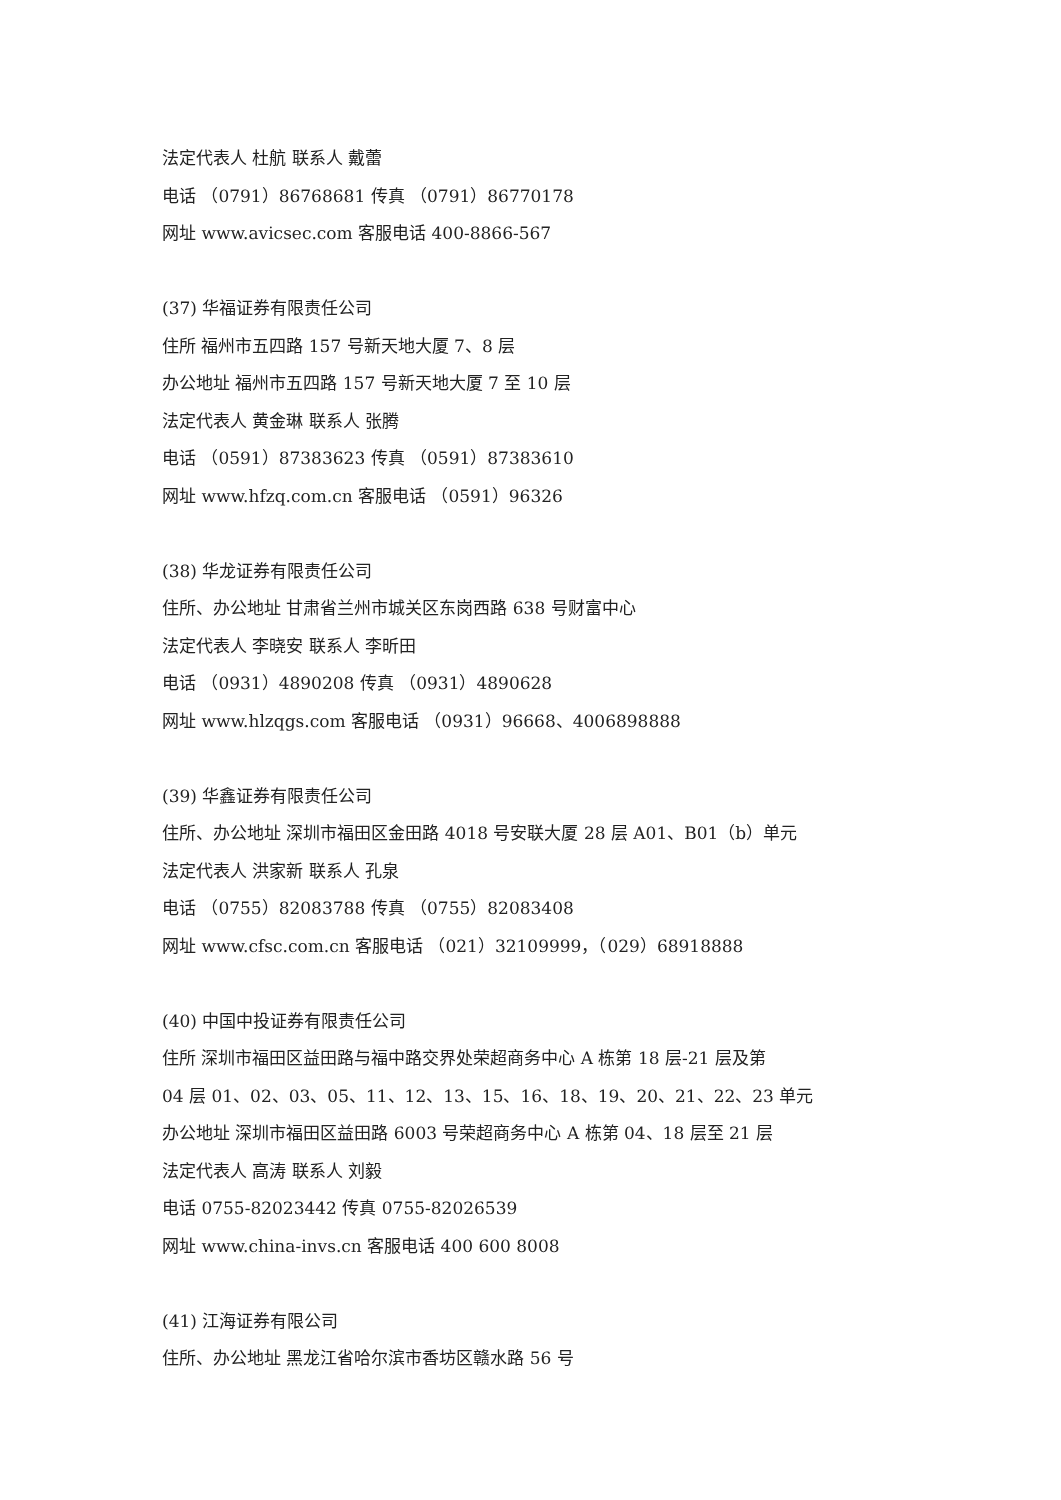法定代表人 杜航 联系人 戴蕾
电话 （0791）86768681 传真 （0791）86770178
网址 www.avicsec.com 客服电话 400-8866-567
(37) 华福证券有限责任公司
住所 福州市五四路 157 号新天地大厦 7、8 层
办公地址 福州市五四路 157 号新天地大厦 7 至 10 层
法定代表人 黄金琳 联系人 张腾
电话 （0591）87383623 传真 （0591）87383610
网址 www.hfzq.com.cn 客服电话 （0591）96326
(38) 华龙证券有限责任公司
住所、办公地址 甘肃省兰州市城关区东岗西路 638 号财富中心
法定代表人 李晓安 联系人 李昕田
电话 （0931）4890208 传真 （0931）4890628
网址 www.hlzqgs.com 客服电话 （0931）96668、4006898888
(39) 华鑫证券有限责任公司
住所、办公地址 深圳市福田区金田路 4018 号安联大厦 28 层 A01、B01（b）单元
法定代表人 洪家新 联系人 孔泉
电话 （0755）82083788 传真 （0755）82083408
网址 www.cfsc.com.cn 客服电话 （021）32109999，（029）68918888
(40) 中国中投证券有限责任公司
住所 深圳市福田区益田路与福中路交界处荣超商务中心 A 栋第 18 层-21 层及第
04 层 01、02、03、05、11、12、13、15、16、18、19、20、21、22、23 单元
办公地址 深圳市福田区益田路 6003 号荣超商务中心 A 栋第 04、18 层至 21 层
法定代表人 高涛 联系人 刘毅
电话 0755-82023442 传真 0755-82026539
网址 www.china-invs.cn 客服电话 400 600 8008
(41) 江海证券有限公司
住所、办公地址 黑龙江省哈尔滨市香坊区赣水路 56 号